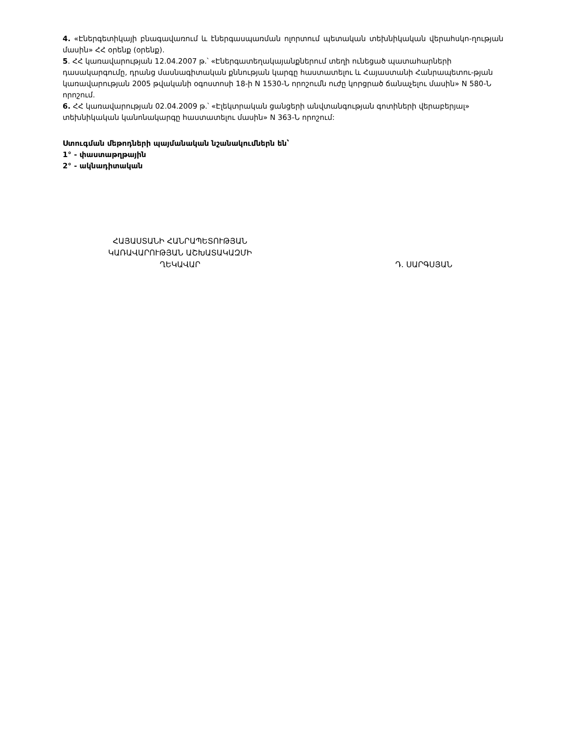4. «Էներգետիկայի բնագավառում և էներգասպառման ոլորտում պետական տեխնիկական վերահսկո-ղության մասին» ՀՀ օրենք (օրենք).
5. ՀՀ կառավարության 12.04.2007 թ.՝ «Էներգատեղակայանքներում տեղի ունեցած պատահարների դասակարգումը, դրանց մասնագիտական քննության կարգը հաստատելու և Հայաստանի Հանրապետու-թյան կառավարության 2005 թվականի օգոստոսի 18-ի N 1530-Ն որոշումն ուժը կորցրած ճանաչելու մասին» N 580-Ն որոշում.
6. ՀՀ կառավարության 02.04.2009 թ.՝ «Էլեկտրական ցանցերի անվտանգության գոտիների վերաբերյալ» տեխնիկական կանոնակարգը հաստատելու մասին» N 363-Ն որոշում:
Ստուգման մեթոդների պայմանական նշանակումներն են՝
1° - փաստաթղթային
2° - ակնադիտական
ՀԱՅԱՍՏԱՆԻ ՀԱՆՐԱՊԵՏՈՒԹՅԱՆ
ԿԱՌԱՎԱՐՈՒԹՅԱՆ ԱՇԽԱՏԱԿԱԶՄԻ
ՂԵԿԱՎԱՐ
Դ. ՍԱՐԳՍՅԱՆ